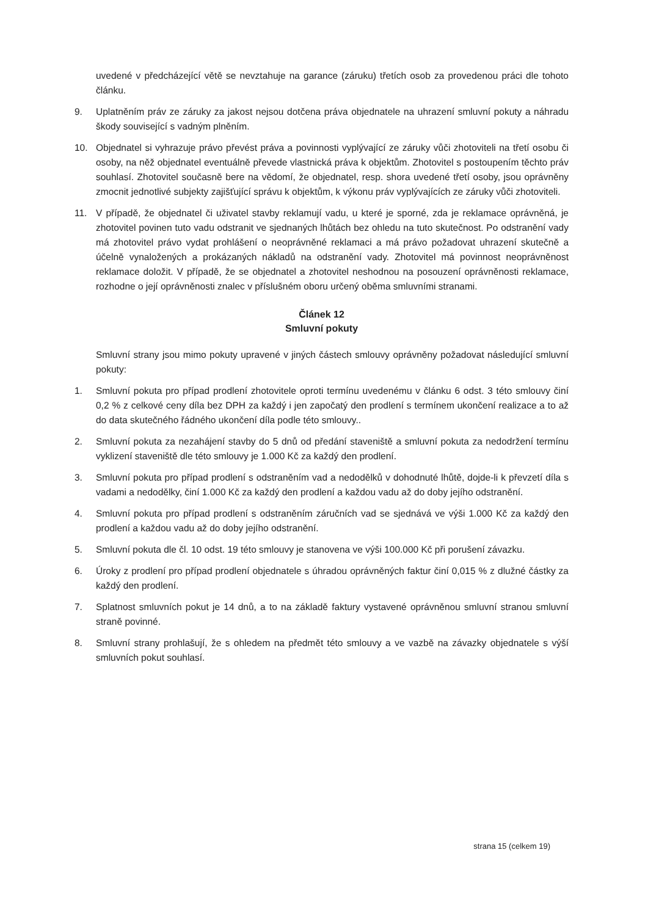uvedené v předcházející větě se nevztahuje na garance (záruku) třetích osob za provedenou práci dle tohoto článku.
9. Uplatněním práv ze záruky za jakost nejsou dotčena práva objednatele na uhrazení smluvní pokuty a náhradu škody související s vadným plněním.
10. Objednatel si vyhrazuje právo převést práva a povinnosti vyplývající ze záruky vůči zhotoviteli na třetí osobu či osoby, na něž objednatel eventuálně převede vlastnická práva k objektům. Zhotovitel s postoupením těchto práv souhlasí. Zhotovitel současně bere na vědomí, že objednatel, resp. shora uvedené třetí osoby, jsou oprávněny zmocnit jednotlivé subjekty zajišťující správu k objektům, k výkonu práv vyplývajících ze záruky vůči zhotoviteli.
11. V případě, že objednatel či uživatel stavby reklamují vadu, u které je sporné, zda je reklamace oprávněná, je zhotovitel povinen tuto vadu odstranit ve sjednaných lhůtách bez ohledu na tuto skutečnost. Po odstranění vady má zhotovitel právo vydat prohlášení o neoprávněné reklamaci a má právo požadovat uhrazení skutečně a účelně vynaložených a prokázaných nákladů na odstranění vady. Zhotovitel má povinnost neoprávněnost reklamace doložit. V případě, že se objednatel a zhotovitel neshodnou na posouzení oprávněnosti reklamace, rozhodne o její oprávněnosti znalec v příslušném oboru určený oběma smluvními stranami.
Článek 12
Smluvní pokuty
Smluvní strany jsou mimo pokuty upravené v jiných částech smlouvy oprávněny požadovat následující smluvní pokuty:
1. Smluvní pokuta pro případ prodlení zhotovitele oproti termínu uvedenému v článku 6 odst. 3 této smlouvy činí 0,2 % z celkové ceny díla bez DPH za každý i jen započatý den prodlení s termínem ukončení realizace a to až do data skutečného řádného ukončení díla podle této smlouvy..
2. Smluvní pokuta za nezahájení stavby do 5 dnů od předání staveniště a smluvní pokuta za nedodržení termínu vyklizení staveniště dle této smlouvy je 1.000 Kč za každý den prodlení.
3. Smluvní pokuta pro případ prodlení s odstraněním vad a nedodělků v dohodnuté lhůtě, dojde-li k převzetí díla s vadami a nedodělky, činí 1.000 Kč za každý den prodlení a každou vadu až do doby jejího odstranění.
4. Smluvní pokuta pro případ prodlení s odstraněním záručních vad se sjednává ve výši 1.000 Kč za každý den prodlení a každou vadu až do doby jejího odstranění.
5. Smluvní pokuta dle čl. 10 odst. 19 této smlouvy je stanovena ve výši 100.000 Kč při porušení závazku.
6. Úroky z prodlení pro případ prodlení objednatele s úhradou oprávněných faktur činí 0,015 % z dlužné částky za každý den prodlení.
7. Splatnost smluvních pokut je 14 dnů, a to na základě faktury vystavené oprávněnou smluvní stranou smluvní straně povinné.
8. Smluvní strany prohlašují, že s ohledem na předmět této smlouvy a ve vazbě na závazky objednatele s výší smluvních pokut souhlasí.
strana 15 (celkem 19)